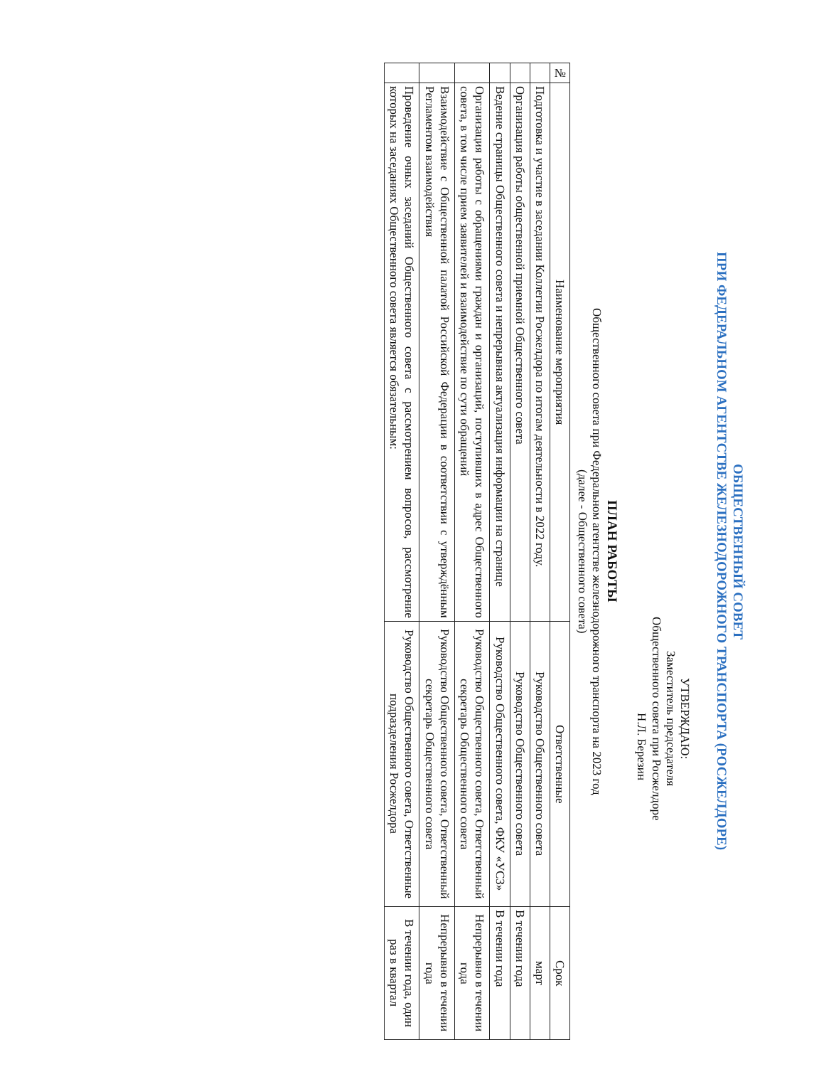ОБЩЕСТВЕННЫЙ СОВЕТ
ПРИ ФЕДЕРАЛЬНОМ АГЕНТСТВЕ ЖЕЛЕЗНОДОРОЖНОГО ТРАНСПОРТА (РОСЖЕЛДОРЕ)
УТВЕРЖДАЮ:
Заместитель председателя
Общественного совета при Росжелдоре
Н.Л. Березин
ПЛАН РАБОТЫ
Общественного совета при Федеральном агентстве железнодорожного транспорта на 2023 год
(далее - Общественного совета)
| № | Наименование мероприятия | Ответственные | Срок |
| --- | --- | --- | --- |
| | Подготовка и участие в заседании Коллегии Росжелдора по итогам деятельности в 2022 году. | Руководство Общественного совета | март |
| | Организация работы общественной приемной Общественного совета | Руководство Общественного совета | В течении года |
| | Ведение страницы Общественного совета и непрерывная актуализация информации на странице | Руководство Общественного совета, ФКУ «УСЗ» | В течении года |
| | Организация работы с обращениями граждан и организаций, поступивших в адрес Общественного совета, в том числе прием заявителей и взаимодействие по сути обращений | Руководство Общественного совета, Ответственный секретарь Общественного совета | Непрерывно в течении года |
| | Взаимодействие с Общественной палатой Российской Федерации в соответствии с утверждённым Регламентом взаимодействия | Руководство Общественного совета, Ответственный секретарь Общественного совета | Непрерывно в течении года |
| | Проведение очных заседаний Общественного совета с рассмотрением вопросов, рассмотрение которых на заседаниях Общественного совета является обязательным: | Руководство Общественного совета, Ответственные подразделения Росжелдора | В течении года, один раз в квартал |